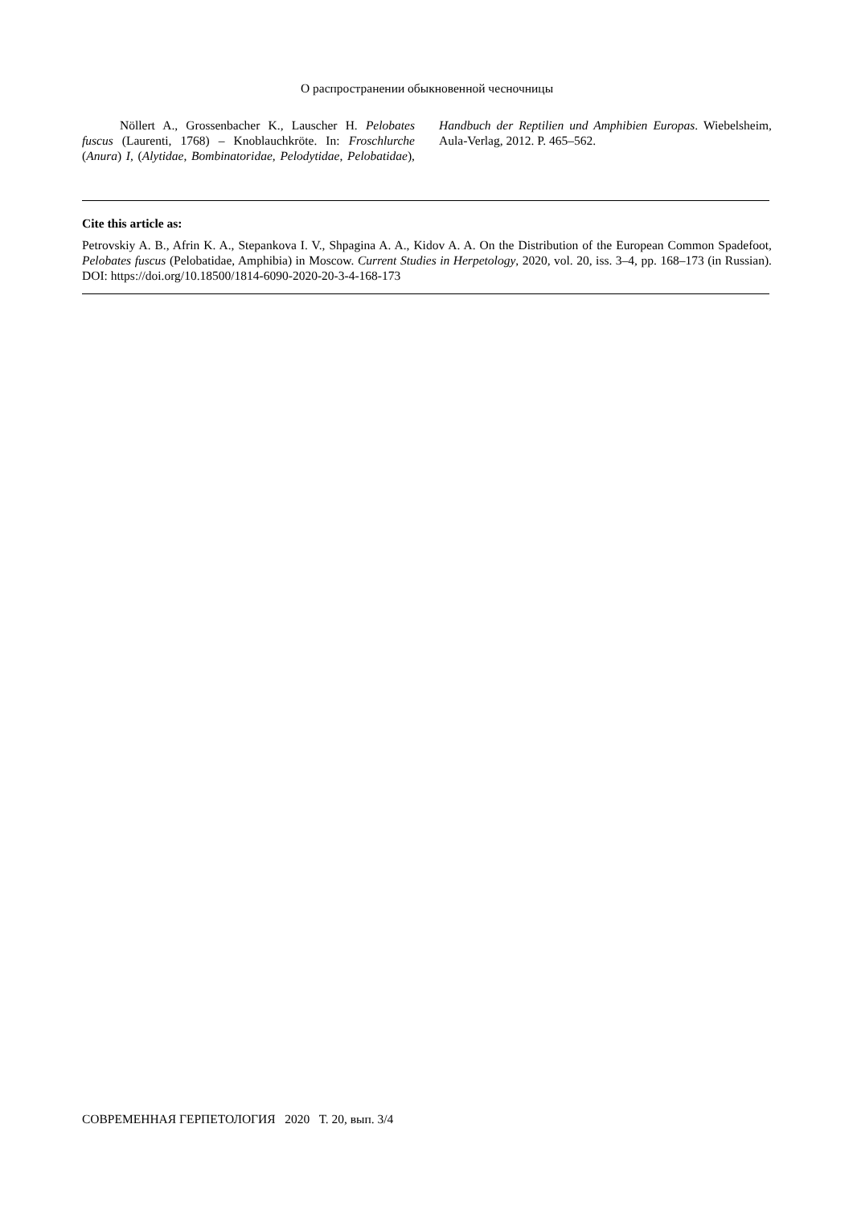О распространении обыкновенной чесночницы
Nöllert A., Grossenbacher K., Lauscher H. Pelobates fuscus (Laurenti, 1768) – Knoblauchkröte. In: Froschlurche (Anura) I, (Alytidae, Bombinatoridae, Pelodytidae, Pelobatidae), Handbuch der Reptilien und Amphibien Europas. Wiebelsheim, Aula-Verlag, 2012. P. 465–562.
Cite this article as:
Petrovskiy A. B., Afrin K. A., Stepankova I. V., Shpagina A. A., Kidov A. A. On the Distribution of the European Common Spadefoot, Pelobates fuscus (Pelobatidae, Amphibia) in Moscow. Current Studies in Herpetology, 2020, vol. 20, iss. 3–4, pp. 168–173 (in Russian). DOI: https://doi.org/10.18500/1814-6090-2020-20-3-4-168-173
СОВРЕМЕННАЯ ГЕРПЕТОЛОГИЯ 2020 Т. 20, вып. 3/4